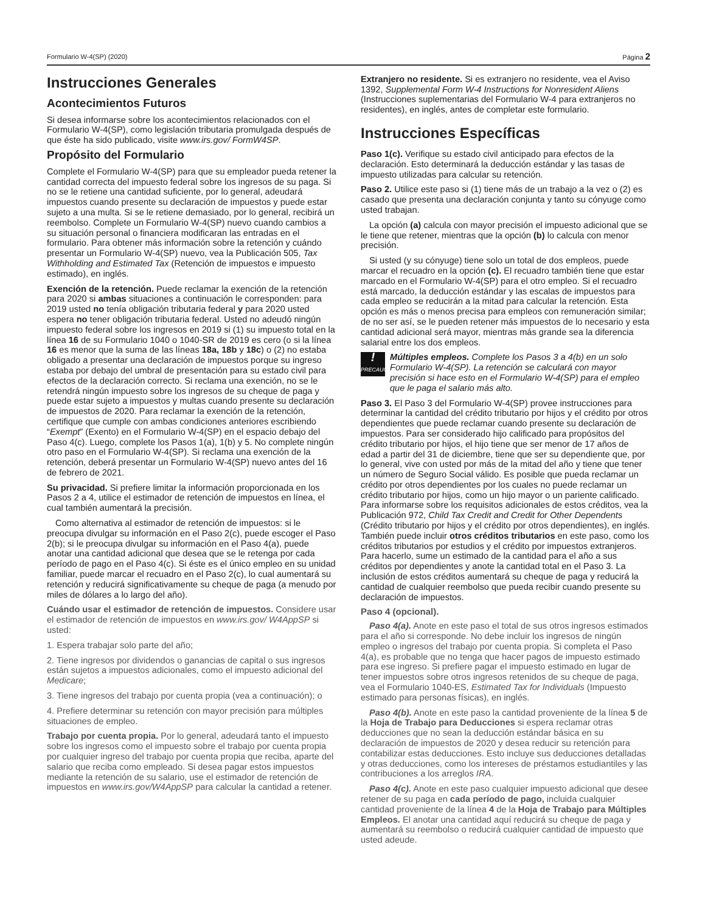Formulario W-4(SP) (2020) Página 2
Instrucciones Generales
Acontecimientos Futuros
Si desea informarse sobre los acontecimientos relacionados con el Formulario W-4(SP), como legislación tributaria promulgada después de que éste ha sido publicado, visite www.irs.gov/ FormW4SP.
Propósito del Formulario
Complete el Formulario W-4(SP) para que su empleador pueda retener la cantidad correcta del impuesto federal sobre los ingresos de su paga. Si no se le retiene una cantidad suficiente, por lo general, adeudará impuestos cuando presente su declaración de impuestos y puede estar sujeto a una multa. Si se le retiene demasiado, por lo general, recibirá un reembolso. Complete un Formulario W-4(SP) nuevo cuando cambios a su situación personal o financiera modificaran las entradas en el formulario. Para obtener más información sobre la retención y cuándo presentar un Formulario W-4(SP) nuevo, vea la Publicación 505, Tax Withholding and Estimated Tax (Retención de impuestos e impuesto estimado), en inglés.
Exención de la retención. Puede reclamar la exención de la retención para 2020 si ambas situaciones a continuación le corresponden: para 2019 usted no tenía obligación tributaria federal y para 2020 usted espera no tener obligación tributaria federal. Usted no adeudó ningún impuesto federal sobre los ingresos en 2019 si (1) su impuesto total en la línea 16 de su Formulario 1040 o 1040-SR de 2019 es cero (o si la línea 16 es menor que la suma de las líneas 18a, 18b y 18c) o (2) no estaba obligado a presentar una declaración de impuestos porque su ingreso estaba por debajo del umbral de presentación para su estado civil para efectos de la declaración correcto. Si reclama una exención, no se le retendrá ningún impuesto sobre los ingresos de su cheque de paga y puede estar sujeto a impuestos y multas cuando presente su declaración de impuestos de 2020. Para reclamar la exención de la retención, certifique que cumple con ambas condiciones anteriores escribiendo “Exempt” (Exento) en el Formulario W-4(SP) en el espacio debajo del Paso 4(c). Luego, complete los Pasos 1(a), 1(b) y 5. No complete ningún otro paso en el Formulario W-4(SP). Si reclama una exención de la retención, deberá presentar un Formulario W-4(SP) nuevo antes del 16 de febrero de 2021.
Su privacidad. Si prefiere limitar la información proporcionada en los Pasos 2 a 4, utilice el estimador de retención de impuestos en línea, el cual también aumentará la precisión.
Como alternativa al estimador de retención de impuestos: si le preocupa divulgar su información en el Paso 2(c), puede escoger el Paso 2(b); si le preocupa divulgar su información en el Paso 4(a), puede anotar una cantidad adicional que desea que se le retenga por cada período de pago en el Paso 4(c). Si éste es el único empleo en su unidad familiar, puede marcar el recuadro en el Paso 2(c), lo cual aumentará su retención y reducirá significativamente su cheque de paga (a menudo por miles de dólares a lo largo del año).
Cuándo usar el estimador de retención de impuestos. Considere usar el estimador de retención de impuestos en www.irs.gov/ W4AppSP si usted:
1. Espera trabajar solo parte del año;
2. Tiene ingresos por dividendos o ganancias de capital o sus ingresos están sujetos a impuestos adicionales, como el impuesto adicional del Medicare;
3. Tiene ingresos del trabajo por cuenta propia (vea a continuación); o
4. Prefiere determinar su retención con mayor precisión para múltiples situaciones de empleo.
Trabajo por cuenta propia. Por lo general, adeudará tanto el impuesto sobre los ingresos como el impuesto sobre el trabajo por cuenta propia por cualquier ingreso del trabajo por cuenta propia que reciba, aparte del salario que reciba como empleado. Si desea pagar estos impuestos mediante la retención de su salario, use el estimador de retención de impuestos en www.irs.gov/W4AppSP para calcular la cantidad a retener.
Extranjero no residente. Si es extranjero no residente, vea el Aviso 1392, Supplemental Form W-4 Instructions for Nonresident Aliens (Instrucciones suplementarias del Formulario W-4 para extranjeros no residentes), en inglés, antes de completar este formulario.
Instrucciones Específicas
Paso 1(c). Verifique su estado civil anticipado para efectos de la declaración. Esto determinará la deducción estándar y las tasas de impuesto utilizadas para calcular su retención.
Paso 2. Utilice este paso si (1) tiene más de un trabajo a la vez o (2) es casado que presenta una declaración conjunta y tanto su cónyuge como usted trabajan.
La opción (a) calcula con mayor precisión el impuesto adicional que se le tiene que retener, mientras que la opción (b) lo calcula con menor precisión.
Si usted (y su cónyuge) tiene solo un total de dos empleos, puede marcar el recuadro en la opción (c). El recuadro también tiene que estar marcado en el Formulario W-4(SP) para el otro empleo. Si el recuadro está marcado, la deducción estándar y las escalas de impuestos para cada empleo se reducirán a la mitad para calcular la retención. Esta opción es más o menos precisa para empleos con remuneración similar; de no ser así, se le pueden retener más impuestos de lo necesario y esta cantidad adicional será mayor, mientras más grande sea la diferencia salarial entre los dos empleos.
!
PRECAUCIÓN
Múltiples empleos. Complete los Pasos 3 a 4(b) en un solo Formulario W-4(SP). La retención se calculará con mayor precisión si hace esto en el Formulario W-4(SP) para el empleo que le paga el salario más alto.
Paso 3. El Paso 3 del Formulario W-4(SP) provee instrucciones para determinar la cantidad del crédito tributario por hijos y el crédito por otros dependientes que puede reclamar cuando presente su declaración de impuestos. Para ser considerado hijo calificado para propósitos del crédito tributario por hijos, el hijo tiene que ser menor de 17 años de edad a partir del 31 de diciembre, tiene que ser su dependiente que, por lo general, vive con usted por más de la mitad del año y tiene que tener un número de Seguro Social válido. Es posible que pueda reclamar un crédito por otros dependientes por los cuales no puede reclamar un crédito tributario por hijos, como un hijo mayor o un pariente calificado. Para informarse sobre los requisitos adicionales de estos créditos, vea la Publicación 972, Child Tax Credit and Credit for Other Dependents (Crédito tributario por hijos y el crédito por otros dependientes), en inglés. También puede incluir otros créditos tributarios en este paso, como los créditos tributarios por estudios y el crédito por impuestos extranjeros. Para hacerlo, sume un estimado de la cantidad para el año a sus créditos por dependientes y anote la cantidad total en el Paso 3. La inclusión de estos créditos aumentará su cheque de paga y reducirá la cantidad de cualquier reembolso que pueda recibir cuando presente su declaración de impuestos.
Paso 4 (opcional).
Paso 4(a). Anote en este paso el total de sus otros ingresos estimados para el año si corresponde. No debe incluir los ingresos de ningún empleo o ingresos del trabajo por cuenta propia. Si completa el Paso 4(a), es probable que no tenga que hacer pagos de impuesto estimado para ese ingreso. Si prefiere pagar el impuesto estimado en lugar de tener impuestos sobre otros ingresos retenidos de su cheque de paga, vea el Formulario 1040-ES, Estimated Tax for Individuals (Impuesto estimado para personas físicas), en inglés.
Paso 4(b). Anote en este paso la cantidad proveniente de la línea 5 de la Hoja de Trabajo para Deducciones si espera reclamar otras deducciones que no sean la deducción estándar básica en su declaración de impuestos de 2020 y desea reducir su retención para contabilizar estas deducciones. Esto incluye sus deducciones detalladas y otras deducciones, como los intereses de préstamos estudiantiles y las contribuciones a los arreglos IRA.
Paso 4(c). Anote en este paso cualquier impuesto adicional que desee retener de su paga en cada período de pago, incluida cualquier cantidad proveniente de la línea 4 de la Hoja de Trabajo para Múltiples Empleos. El anotar una cantidad aquí reducirá su cheque de paga y aumentará su reembolso o reducirá cualquier cantidad de impuesto que usted adeude.